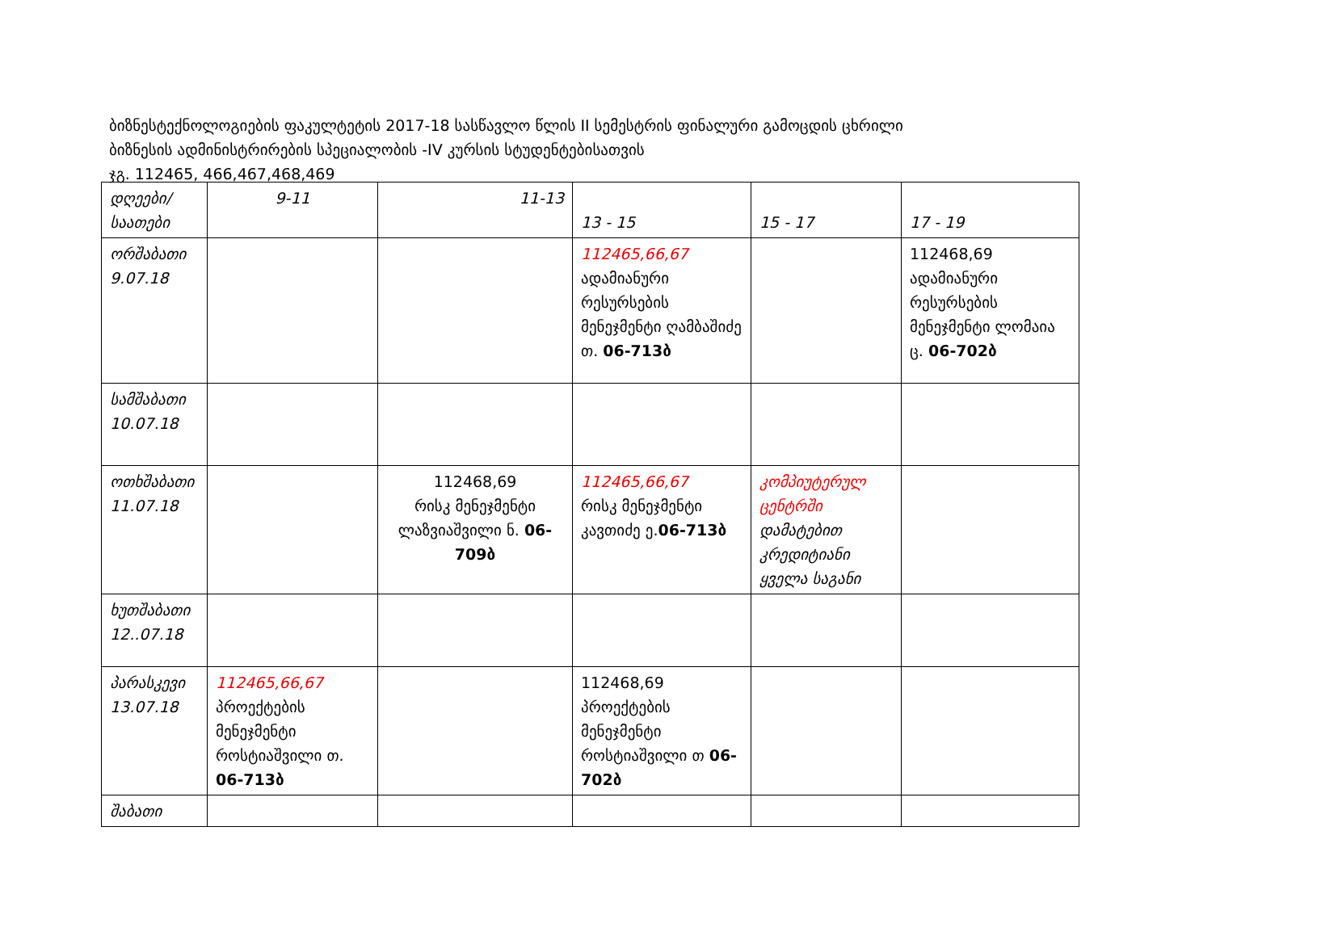ბიზნესტექნოლოგიების ფაკულტეტის 2017-18 სასწავლო წლის II სემესტრის ფინალური გამოცდის ცხრილი
ბიზნესის ადმინისტრირების სპეციალობის -IV კურსის სტუდენტებისათვის
ჯგ. 112465, 466,467,468,469
| დღეები/საათები | 9-11 | 11-13 | 13 - 15 | 15 - 17 | 17 - 19 |
| --- | --- | --- | --- | --- | --- |
| ორშაბათი 9.07.18 | | | 112465,66,67 ადამიანური რესურსების მენეჯმენტი ღამბაშიძე თ. 06-713ბ | | 112468,69 ადამიანური რესურსების მენეჯმენტი ლომაია ც. 06-702ბ |
| სამშაბათი 10.07.18 | | | | | |
| ოთხშაბათი 11.07.18 | | 112468,69 რისკ მენეჯმენტი ლაზვიაშვილი ნ. 06-709ბ | 112465,66,67 რისკ მენეჯმენტი კავთიძე ე. 06-713ბ | კომპიუტერულ ცენტრში დამატებით კრედიტიანი ყველა საგანი | |
| ხუთშაბათი 12..07.18 | | | | | |
| პარასკევი 13.07.18 | 112465,66,67 პროექტების მენეჯმენტი როსტიაშვილი თ. 06-713ბ | | 112468,69 პროექტების მენეჯმენტი როსტიაშვილი თ 06-702ბ | | |
| შაბათი | | | | | |